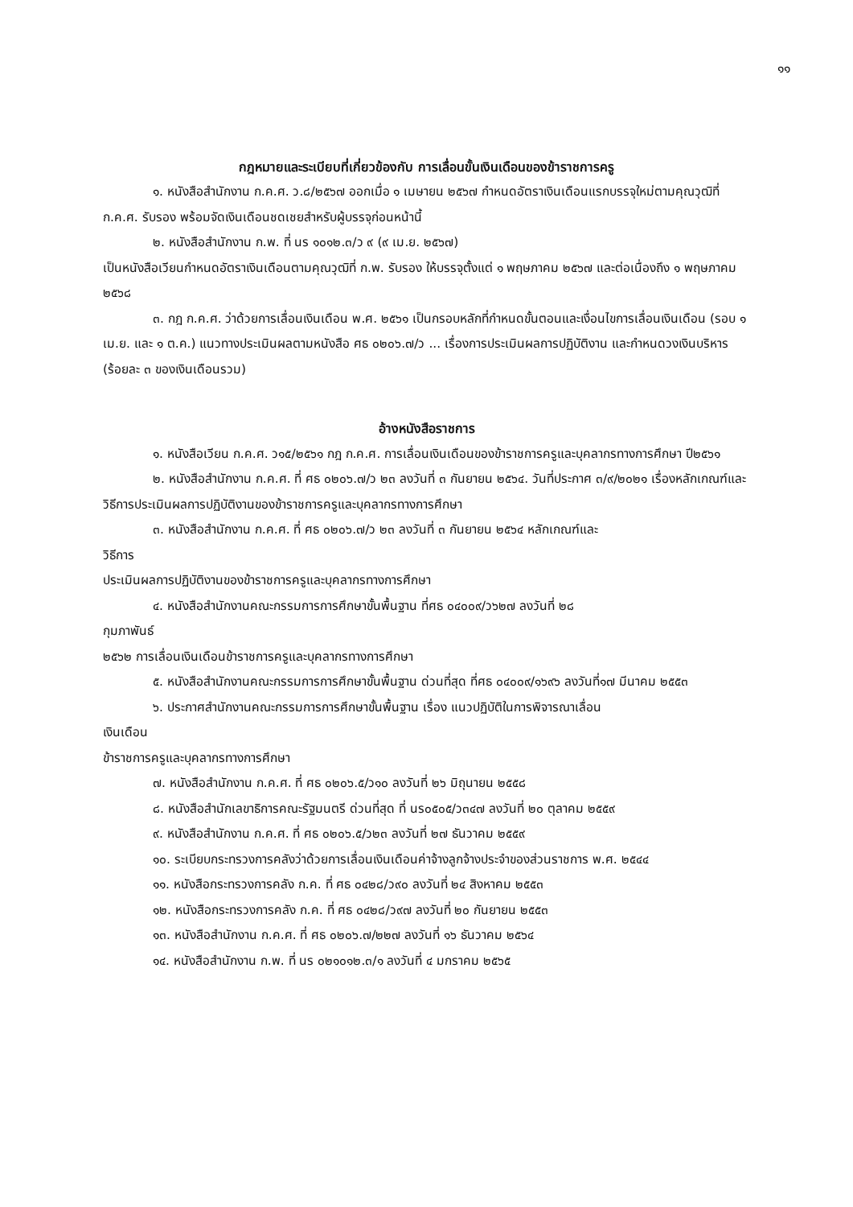๑๑
กฎหมายและระเบียบที่เกี่ยวข้องกับ การเลื่อนขั้นเงินเดือนของข้าราชการครู
๑. หนังสือสำนักงาน ก.ค.ศ. ว.๘/๒๕๖๗ ออกเมื่อ ๑ เมษายน ๒๕๖๗ กำหนดอัตราเงินเดือนแรกบรรจุใหม่ตามคุณวุฒิที่ ก.ค.ศ. รับรอง พร้อมจัดเงินเดือนชดเชยสำหรับผู้บรรจุก่อนหน้านี้
๒. หนังสือสำนักงาน ก.พ. ที่ นร ๑๐๑๒.๓/ว ๙ (๙ เม.ย. ๒๕๖๗)
เป็นหนังสือเวียนกำหนดอัตราเงินเดือนตามคุณวุฒิที่ ก.พ. รับรอง ให้บรรจุตั้งแต่ ๑ พฤษภาคม ๒๕๖๗ และต่อเนื่องถึง ๑ พฤษภาคม ๒๕๖๘
๓. กฎ ก.ค.ศ. ว่าด้วยการเลื่อนเงินเดือน พ.ศ. ๒๕๖๑ เป็นกรอบหลักที่กำหนดขั้นตอนและเงื่อนไขการเลื่อนเงินเดือน (รอบ ๑ เม.ย. และ ๑ ต.ค.) แนวทางประเมินผลตามหนังสือ ศธ ๐๒๐๖.๗/ว ... เรื่องการประเมินผลการปฏิบัติงาน และกำหนดวงเงินบริหาร (ร้อยละ ๓ ของเงินเดือนรวม)
อ้างหนังสือราชการ
๑. หนังสือเวียน ก.ค.ศ. ว๑๕/๒๕๖๑ กฎ ก.ค.ศ. การเลื่อนเงินเดือนของข้าราชการครูและบุคลากรทางการศึกษา ปี๒๕๖๑
๒. หนังสือสำนักงาน ก.ค.ศ. ที่ ศธ ๐๒๐๖.๗/ว ๒๓ ลงวันที่ ๓ กันยายน ๒๕๖๔. วันที่ประกาศ ๓/๙/๒๐๒๑ เรื่องหลักเกณฑ์และวิธีการประเมินผลการปฏิบัติงานของข้าราชการครูและบุคลากรทางการศึกษา
๓. หนังสือสำนักงาน ก.ค.ศ. ที่ ศธ ๐๒๐๖.๗/ว ๒๓ ลงวันที่ ๓ กันยายน ๒๕๖๔ หลักเกณฑ์และ
วิธีการ
ประเมินผลการปฏิบัติงานของข้าราชการครูและบุคลากรทางการศึกษา
๔. หนังสือสำนักงานคณะกรรมการการศึกษาขั้นพื้นฐาน ที่ศธ ๐๔๐๐๙/ว๖๒๗ ลงวันที่ ๒๘
กุมภาพันธ์
๒๕๖๒ การเลื่อนเงินเดือนข้าราชการครูและบุคลากรทางการศึกษา
๕. หนังสือสำนักงานคณะกรรมการการศึกษาขั้นพื้นฐาน ด่วนที่สุด ที่ศธ ๐๔๐๐๙/๑๖๙๖ ลงวันที่๑๗ มีนาคม ๒๕๕๓
๖. ประกาศสำนักงานคณะกรรมการการศึกษาขั้นพื้นฐาน เรื่อง แนวปฏิบัติในการพิจารณาเลื่อน
เงินเดือน
ข้าราชการครูและบุคลากรทางการศึกษา
๗. หนังสือสำนักงาน ก.ค.ศ. ที่ ศธ ๐๒๐๖.๕/ว๑๐ ลงวันที่ ๒๖ มิถุนายน ๒๕๕๘
๘. หนังสือสำนักเลขาธิการคณะรัฐมนตรี ด่วนที่สุด ที่ นร๐๕๐๕/ว๓๔๗ ลงวันที่ ๒๐ ตุลาคม ๒๕๕๙
๙. หนังสือสำนักงาน ก.ค.ศ. ที่ ศธ ๐๒๐๖.๕/ว๒๓ ลงวันที่ ๒๗ ธันวาคม ๒๕๕๙
๑๐. ระเบียบกระทรวงการคลังว่าด้วยการเลื่อนเงินเดือนค่าจ้างลูกจ้างประจำของส่วนราชการ พ.ศ. ๒๕๔๔
๑๑. หนังสือกระทรวงการคลัง ก.ค. ที่ ศธ ๐๔๒๘/ว๙๐ ลงวันที่ ๒๔ สิงหาคม ๒๕๕๓
๑๒. หนังสือกระทรวงการคลัง ก.ค. ที่ ศธ ๐๔๒๘/ว๙๗ ลงวันที่ ๒๐ กันยายน ๒๕๕๓
๑๓. หนังสือสำนักงาน ก.ค.ศ. ที่ ศธ ๐๒๐๖.๗/๒๒๗ ลงวันที่ ๑๖ ธันวาคม ๒๕๖๔
๑๔. หนังสือสำนักงาน ก.พ. ที่ นร ๐๒๑๐๑๒.๓/๑ ลงวันที่ ๔ มกราคม ๒๕๖๕